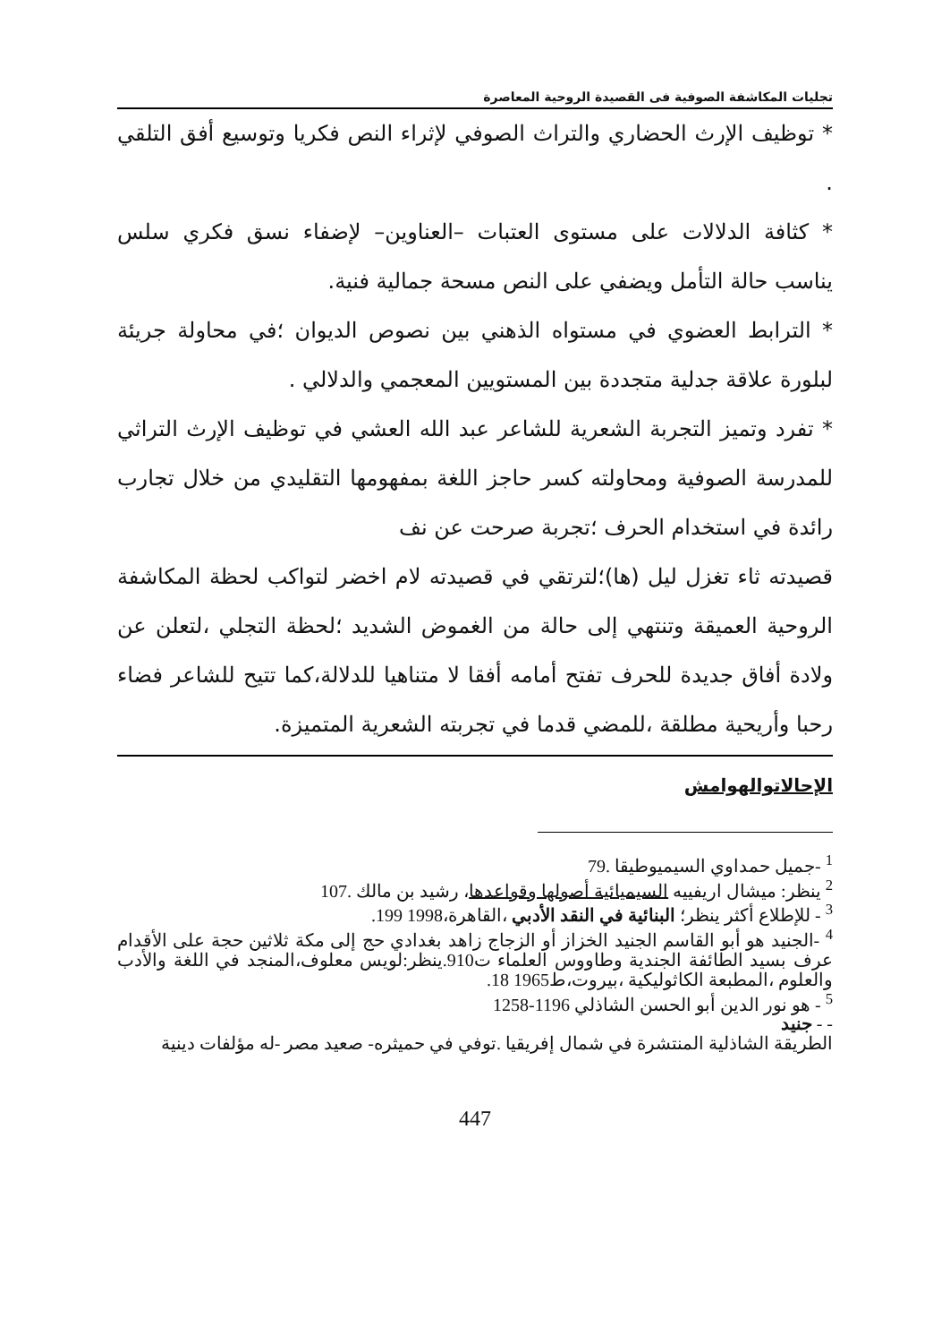تجليات المكاشفة الصوفية فى القصيدة الروحية المعاصرة
* توظيف الإرث الحضاري والتراث الصوفي لإثراء النص فكريا وتوسيع أفق التلقي .
* كثافة الدلالات على مستوى العتبات –العناوين– لإضفاء نسق فكري سلس يناسب حالة التأمل ويضفي على النص مسحة جمالية فنية.
* الترابط العضوي في مستواه الذهني بين نصوص الديوان ؛في محاولة جريئة لبلورة علاقة جدلية متجددة بين المستويين المعجمي والدلالي .
* تفرد وتميز التجربة الشعرية للشاعر عبد الله العشي في توظيف الإرث التراثي للمدرسة الصوفية ومحاولته كسر حاجز اللغة بمفهومها التقليدي من خلال تجارب رائدة في استخدام الحرف ؛تجربة صرحت عن نف
قصيدته ثاء تغزل ليل (ها)؛لترتقي في قصيدته لام اخضر لتواكب لحظة المكاشفة الروحية العميقة وتنتهي إلى حالة من الغموض الشديد ؛لحظة التجلي ،لتعلن عن ولادة أفاق جديدة للحرف تفتح أمامه أفقا لا متناهيا للدلالة،كما تتيح للشاعر فضاء رحبا وأريحية مطلقة ،للمضي قدما في تجربته الشعرية المتميزة.
الإحالاتوالهوامش
<sup>1</sup> -جميل حمداوي السيميوطيقا .79
<sup>2</sup> ينظر: ميشال اريفييه السيميائية أصولها وقواعدها، رشيد بن مالك .107
<sup>3</sup> - للإطلاع أكثر ينظر؛ البنائية في النقد الأدبي ،القاهرة،1998 199.
<sup>4</sup> -الجنيد هو أبو القاسم الجنيد الخزاز أو الزجاج زاهد بغدادي حج إلى مكة ثلاثين حجة على الأقدام عرف بسيد الطائفة الجندية وطاووس العلماء ت910.ينظر:لويس معلوف،المنجد في اللغة والأدب والعلوم ،المطبعة الكاثوليكية ،بيروت،ط1965 18.
<sup>5</sup> - هو نور الدين أبو الحسن الشاذلي 1196-1258
- - جنيد
الطريقة الشاذلية المنتشرة في شمال إفريقيا .توفي في حميثره- صعيد مصر -له مؤلفات دينية
447